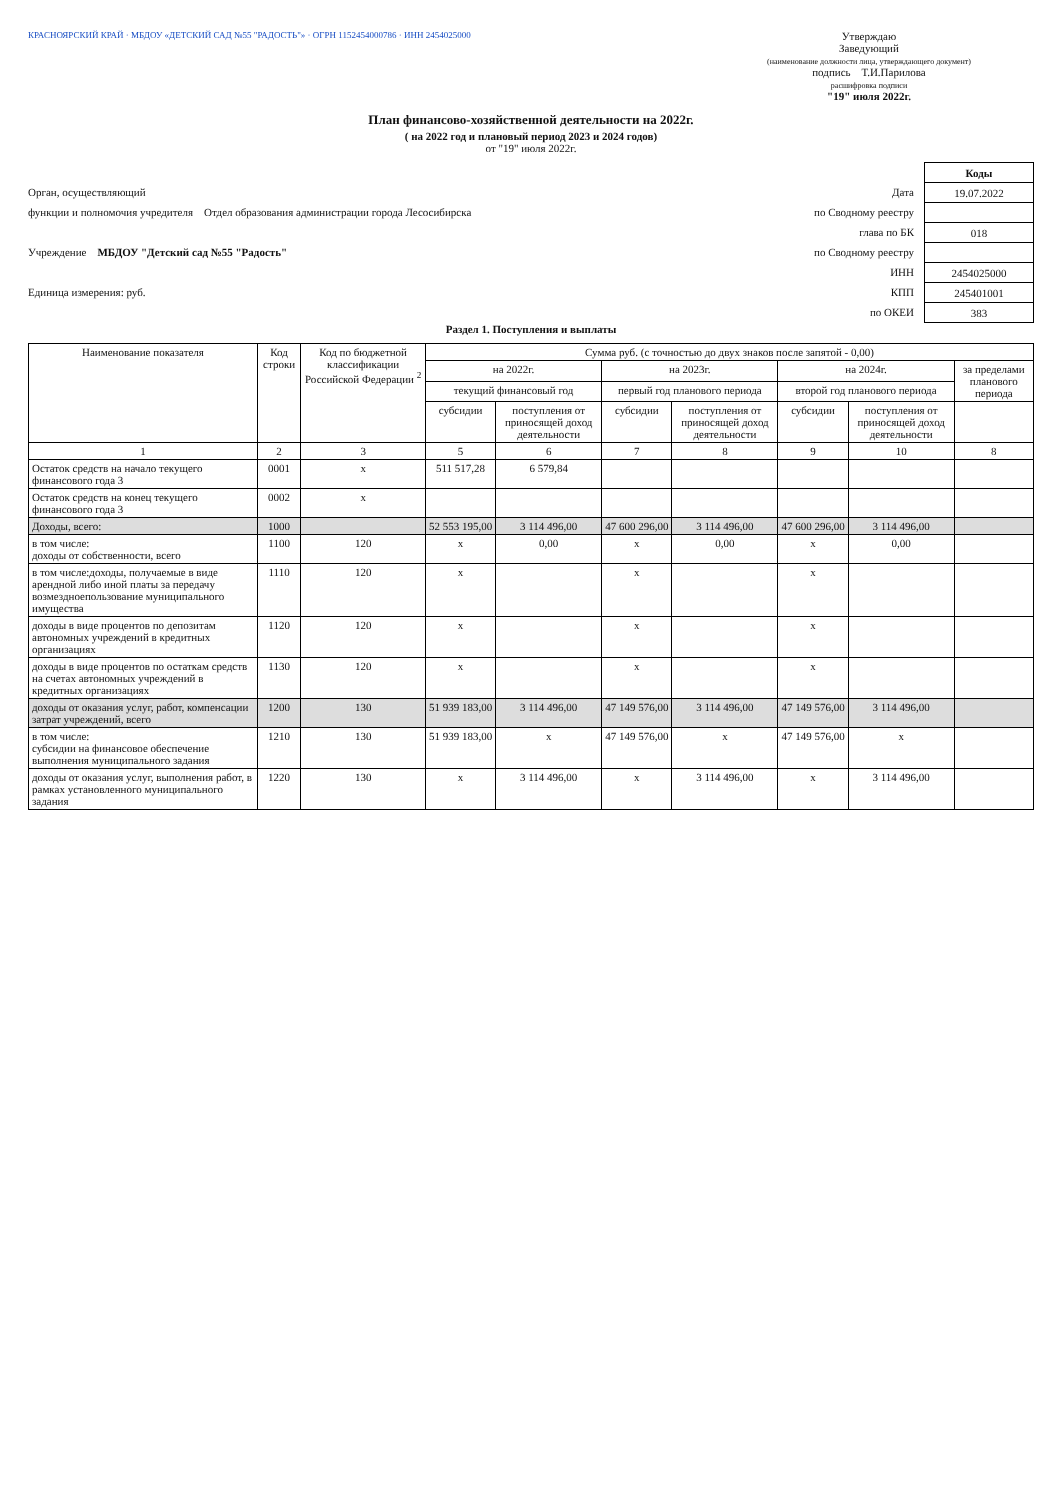КРАСНОЯРСКИЙ КРАЙ · МБДОУ «ДЕТСКИЙ САД №55 "РАДОСТЬ"» · ОГРН 1152454000786 · ИНН 2454025000
Утверждаю
Заведующий
(наименование должности лица, утверждающего документ)
подпись Т.И.Парилова
расшифровка подписи
"19" июля 2022г.
План финансово-хозяйственной деятельности на 2022г.
( на 2022 год и плановый период 2023 и 2024 годов)
от "19" июля 2022г.
Орган, осуществляющий
функции и полномочия учредителя Отдел образования администрации города Лесосибирска
Учреждение МБДОУ "Детский сад №55 "Радость"
Единица измерения: руб.
Дата
по Сводному реестру
глава по БК
по Сводному реестру
ИНН
КПП
по ОКЕИ
| Коды |
| --- |
| 19.07.2022 |
| 018 |
| 2454025000 |
| 245401001 |
| 383 |
Раздел 1. Поступления и выплаты
| Наименование показателя | Код строки | Код по бюджетной классификации Российской Федерации <sup>2</sup> | Сумма руб. (с точностью до двух знаков после запятой - 0,00) | | | | | | |
| --- | --- | --- | --- | --- | --- | --- | --- | --- | --- |
| | | | на 2022г. | | на 2023г. | | на 2024г. | | за пределами планового периода |
| | | | текущий финансовый год | | первый год планового периода | | второй год планового периода | | |
| | | | субсидии | поступления от приносящей доход деятельности | субсидии | поступления от приносящей доход деятельности | субсидии | поступления от приносящей доход деятельности | |
| 1 | 2 | 3 | 5 | 6 | 7 | 8 | 9 | 10 | 8 |
| Остаток средств на начало текущего финансового года 3 | 0001 | х | 511 517,28 | 6 579,84 | | | | | |
| Остаток средств на конец текущего финансового года 3 | 0002 | х | | | | | | | |
| Доходы, всего: | 1000 | | 52 553 195,00 | 3 114 496,00 | 47 600 296,00 | 3 114 496,00 | 47 600 296,00 | 3 114 496,00 | |
| в том числе: доходы от собственности, всего | 1100 | 120 | х | 0,00 | х | 0,00 | х | 0,00 | |
| в том числе:доходы, получаемые в виде арендной либо иной платы за передачу возмездноепользование муниципального имущества | 1110 | 120 | х | | х | | х | | |
| доходы в виде процентов по депозитам автономных учреждений в кредитных организациях | 1120 | 120 | х | | х | | х | | |
| доходы в виде процентов по остаткам средств на счетах автономных учреждений в кредитных организациях | 1130 | 120 | х | | х | | х | | |
| доходы от оказания услуг, работ, компенсации затрат учреждений, всего | 1200 | 130 | 51 939 183,00 | 3 114 496,00 | 47 149 576,00 | 3 114 496,00 | 47 149 576,00 | 3 114 496,00 | |
| в том числе: субсидии на финансовое обеспечение выполнения муниципального задания | 1210 | 130 | 51 939 183,00 | х | 47 149 576,00 | х | 47 149 576,00 | х | |
| доходы от оказания услуг, выполнения работ, в рамках установленного муниципального задания | 1220 | 130 | х | 3 114 496,00 | х | 3 114 496,00 | х | 3 114 496,00 | |